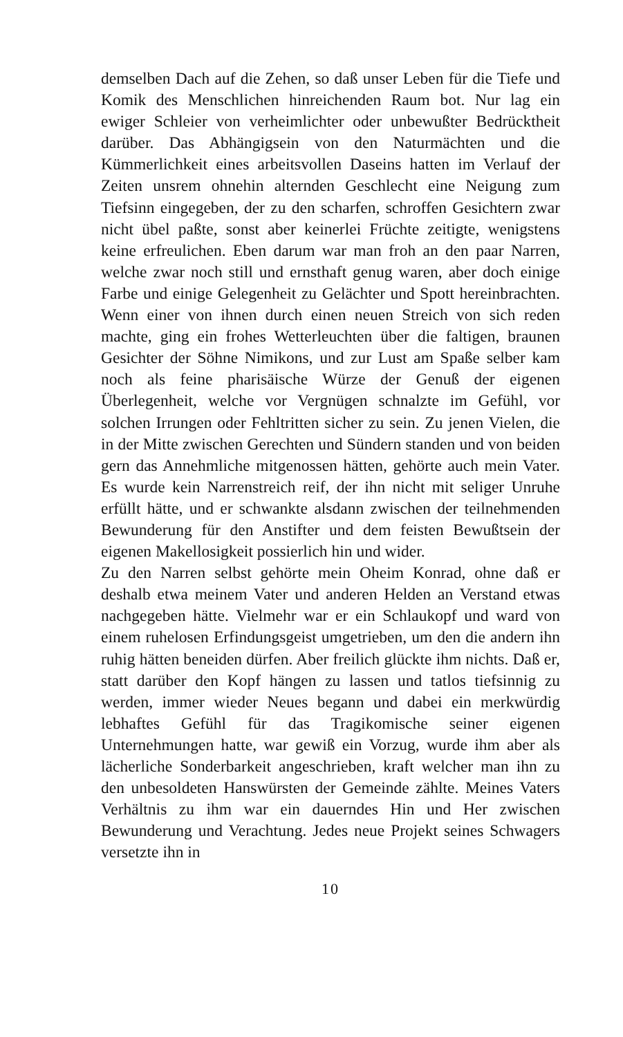demselben Dach auf die Zehen, so daß unser Leben für die Tiefe und Komik des Menschlichen hinreichenden Raum bot. Nur lag ein ewiger Schleier von verheimlichter oder unbewußter Bedrücktheit darüber. Das Abhängigsein von den Naturmächten und die Kümmerlichkeit eines arbeitsvollen Daseins hatten im Verlauf der Zeiten unsrem ohnehin alternden Geschlecht eine Neigung zum Tiefsinn eingegeben, der zu den scharfen, schroffen Gesichtern zwar nicht übel paßte, sonst aber keinerlei Früchte zeitigte, wenigstens keine erfreulichen. Eben darum war man froh an den paar Narren, welche zwar noch still und ernsthaft genug waren, aber doch einige Farbe und einige Gelegenheit zu Gelächter und Spott hereinbrachten. Wenn einer von ihnen durch einen neuen Streich von sich reden machte, ging ein frohes Wetterleuchten über die faltigen, braunen Gesichter der Söhne Nimikons, und zur Lust am Spaße selber kam noch als feine pharisäische Würze der Genuß der eigenen Überlegenheit, welche vor Vergnügen schnalzte im Gefühl, vor solchen Irrungen oder Fehltritten sicher zu sein. Zu jenen Vielen, die in der Mitte zwischen Gerechten und Sündern standen und von beiden gern das Annehmliche mitgenossen hätten, gehörte auch mein Vater. Es wurde kein Narrenstreich reif, der ihn nicht mit seliger Unruhe erfüllt hätte, und er schwankte alsdann zwischen der teilnehmenden Bewunderung für den Anstifter und dem feisten Bewußtsein der eigenen Makellosigkeit possierlich hin und wider.
Zu den Narren selbst gehörte mein Oheim Konrad, ohne daß er deshalb etwa meinem Vater und anderen Helden an Verstand etwas nachgegeben hätte. Vielmehr war er ein Schlaukopf und ward von einem ruhelosen Erfindungsgeist umgetrieben, um den die andern ihn ruhig hätten beneiden dürfen. Aber freilich glückte ihm nichts. Daß er, statt darüber den Kopf hängen zu lassen und tatlos tiefsinnig zu werden, immer wieder Neues begann und dabei ein merkwürdig lebhaftes Gefühl für das Tragikomische seiner eigenen Unternehmungen hatte, war gewiß ein Vorzug, wurde ihm aber als lächerliche Sonderbarkeit angeschrieben, kraft welcher man ihn zu den unbesoldeten Hanswürsten der Gemeinde zählte. Meines Vaters Verhältnis zu ihm war ein dauerndes Hin und Her zwischen Bewunderung und Verachtung. Jedes neue Projekt seines Schwagers versetzte ihn in
10